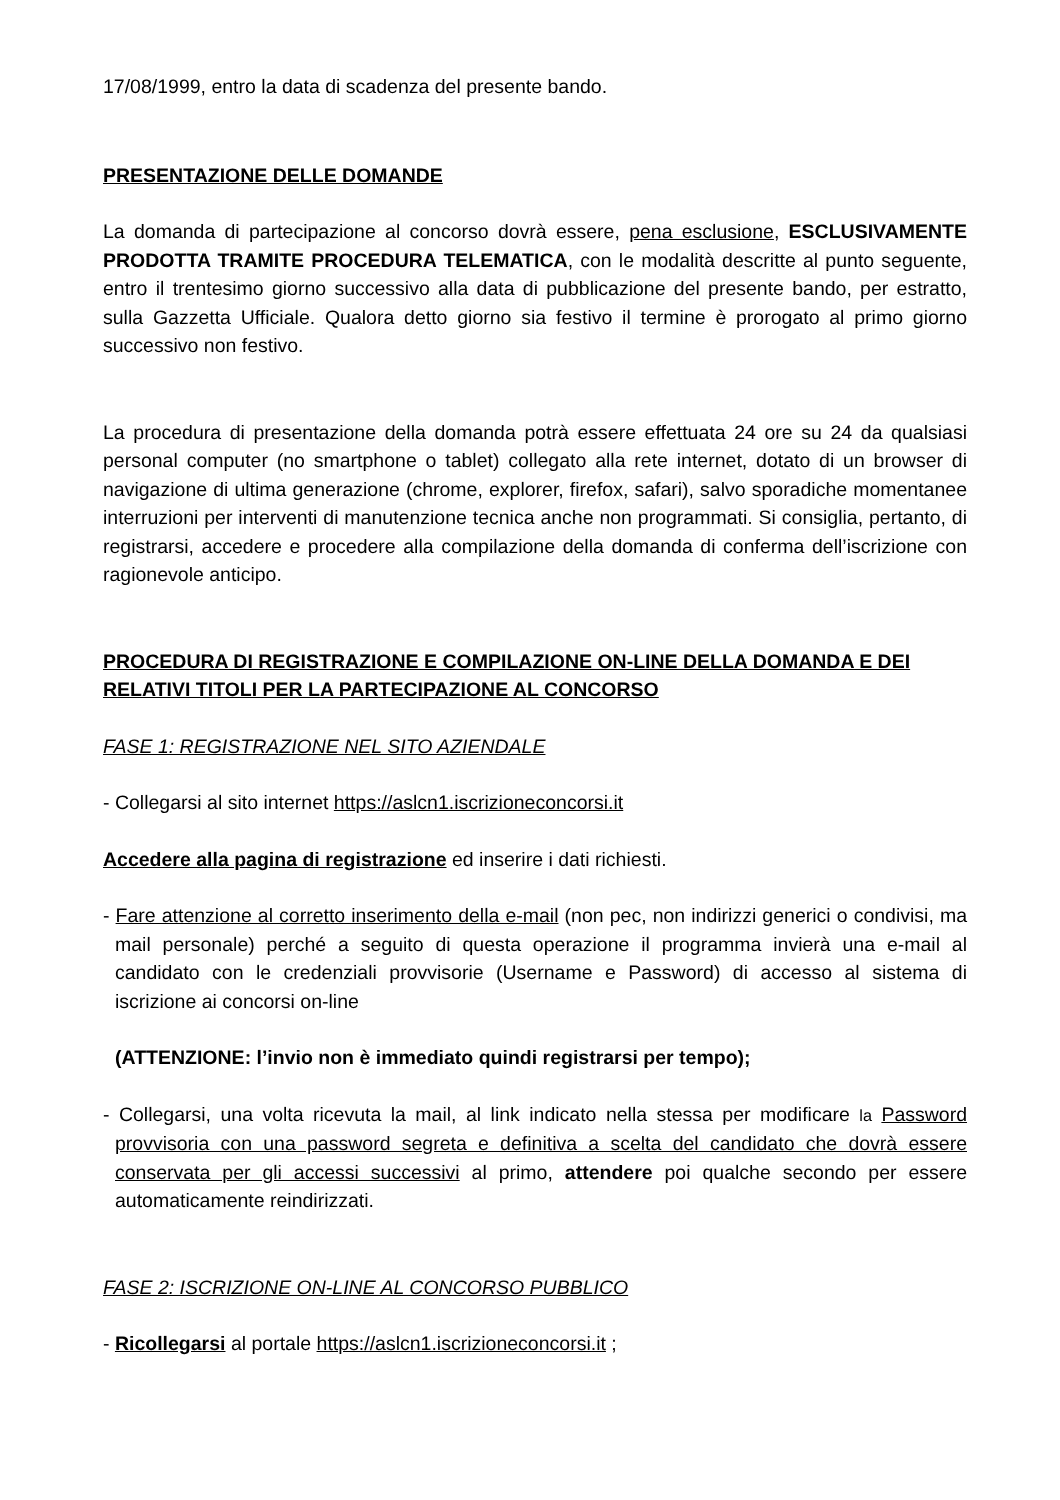17/08/1999, entro la data di scadenza del presente bando.
PRESENTAZIONE DELLE DOMANDE
La domanda di partecipazione al concorso dovrà essere, pena esclusione, ESCLUSIVAMENTE PRODOTTA TRAMITE PROCEDURA TELEMATICA, con le modalità descritte al punto seguente, entro il trentesimo giorno successivo alla data di pubblicazione del presente bando, per estratto, sulla Gazzetta Ufficiale. Qualora detto giorno sia festivo il termine è prorogato al primo giorno successivo non festivo.
La procedura di presentazione della domanda potrà essere effettuata 24 ore su 24 da qualsiasi personal computer (no smartphone o tablet) collegato alla rete internet, dotato di un browser di navigazione di ultima generazione (chrome, explorer, firefox, safari), salvo sporadiche momentanee interruzioni per interventi di manutenzione tecnica anche non programmati. Si consiglia, pertanto, di registrarsi, accedere e procedere alla compilazione della domanda di conferma dell’iscrizione con ragionevole anticipo.
PROCEDURA DI REGISTRAZIONE E COMPILAZIONE ON-LINE DELLA DOMANDA E DEI RELATIVI TITOLI PER LA PARTECIPAZIONE AL CONCORSO
FASE 1: REGISTRAZIONE NEL SITO AZIENDALE
- Collegarsi al sito internet https://aslcn1.iscrizioneconcorsi.it
Accedere alla pagina di registrazione ed inserire i dati richiesti.
- Fare attenzione al corretto inserimento della e-mail (non pec, non indirizzi generici o condivisi, ma mail personale) perché a seguito di questa operazione il programma invierà una e-mail al candidato con le credenziali provvisorie (Username e Password) di accesso al sistema di iscrizione ai concorsi on-line
(ATTENZIONE: l’invio non è immediato quindi registrarsi per tempo);
- Collegarsi, una volta ricevuta la mail, al link indicato nella stessa per modificare la Password provvisoria con una password segreta e definitiva a scelta del candidato che dovrà essere conservata per gli accessi successivi al primo, attendere poi qualche secondo per essere automaticamente reindirizzati.
FASE 2: ISCRIZIONE ON-LINE AL CONCORSO PUBBLICO
- Ricollegarsi al portale https://aslcn1.iscrizioneconcorsi.it ;